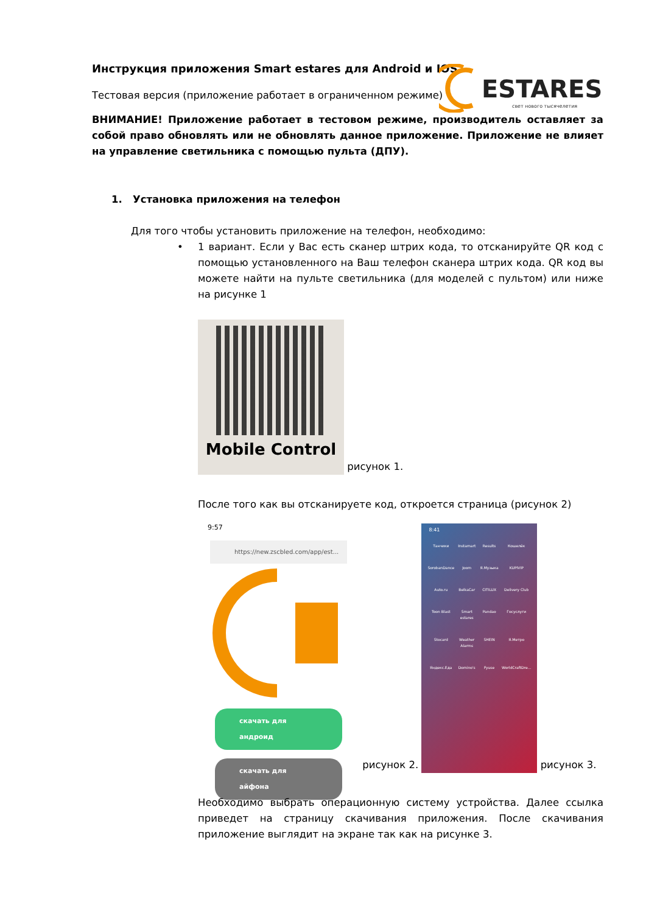Инструкция приложения Smart estares для Android и IOS
Тестовая версия (приложение работает в ограниченном режиме)
ESTARES
свет нового тысячелетия
ВНИМАНИЕ! Приложение работает в тестовом режиме, производитель оставляет за собой право обновлять или не обновлять данное приложение. Приложение не влияет на управление светильника с помощью пульта (ДПУ).
1. Установка приложения на телефон
Для того чтобы установить приложение на телефон, необходимо:
• 1 вариант. Если у Вас есть сканер штрих кода, то отсканируйте QR код с помощью установленного на Ваш телефон сканера штрих кода. QR код вы можете найти на пульте светильника (для моделей с пультом) или ниже на рисунке 1
Mobile Control
рисунок 1.
После того как вы отсканируете код, откроется страница (рисунок 2)
9:57
https://new.zscbled.com/app/est...
скачать для андроид
скачать для айфона
рисунок 2.
8:41
Танчики Instamart Results Кошелёк SorobanDance Joom Я.Музыка KUPIVIP Auto.ru BelkaCar CITILUX Delivery Club Toon Blast Smart estares Pandao Госуслуги Stocard Weather Alarms SHEIN Я.Метро Яндекс.Еда Domino's Fyuse WorldCraftDre...
рисунок 3.
Необходимо выбрать операционную систему устройства. Далее ссылка приведет на страницу скачивания приложения. После скачивания приложение выглядит на экране так как на рисунке 3.